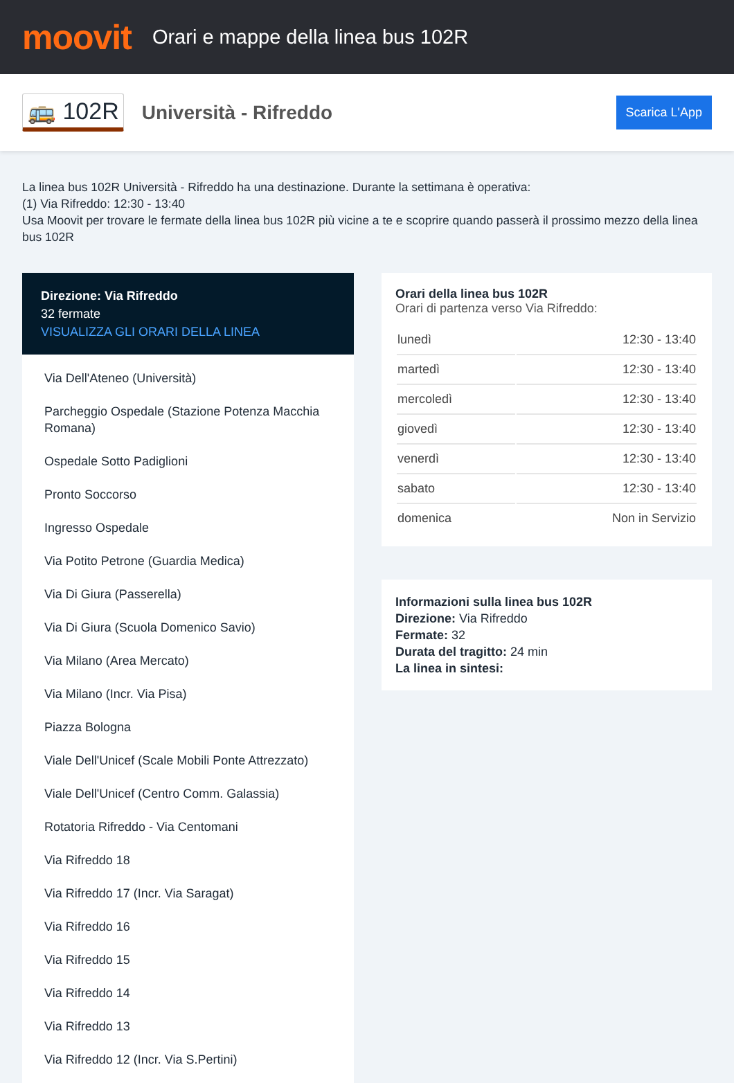moovit
Orari e mappe della linea bus 102R
🚌 102R
Università - Rifreddo
Scarica L'App
La linea bus 102R Università - Rifreddo ha una destinazione. Durante la settimana è operativa:
(1) Via Rifreddo: 12:30 - 13:40
Usa Moovit per trovare le fermate della linea bus 102R più vicine a te e scoprire quando passerà il prossimo mezzo della linea bus 102R
Direzione: Via Rifreddo
32 fermate
VISUALIZZA GLI ORARI DELLA LINEA
Via Dell'Ateneo (Università)
Parcheggio Ospedale (Stazione Potenza Macchia Romana)
Ospedale Sotto Padiglioni
Pronto Soccorso
Ingresso Ospedale
Via Potito Petrone (Guardia Medica)
Via Di Giura (Passerella)
Via Di Giura (Scuola Domenico Savio)
Via Milano (Area Mercato)
Via Milano (Incr. Via Pisa)
Piazza Bologna
Viale Dell'Unicef (Scale Mobili Ponte Attrezzato)
Viale Dell'Unicef (Centro Comm. Galassia)
Rotatoria Rifreddo - Via Centomani
Via Rifreddo 18
Via Rifreddo 17 (Incr. Via Saragat)
Via Rifreddo 16
Via Rifreddo 15
Via Rifreddo 14
Via Rifreddo 13
Via Rifreddo 12 (Incr. Via S.Pertini)
Orari della linea bus 102R
Orari di partenza verso Via Rifreddo:
| lunedì | 12:30 - 13:40 |
| martedì | 12:30 - 13:40 |
| mercoledì | 12:30 - 13:40 |
| giovedì | 12:30 - 13:40 |
| venerdì | 12:30 - 13:40 |
| sabato | 12:30 - 13:40 |
| domenica | Non in Servizio |
Informazioni sulla linea bus 102R
Direzione: Via Rifreddo
Fermate: 32
Durata del tragitto: 24 min
La linea in sintesi: